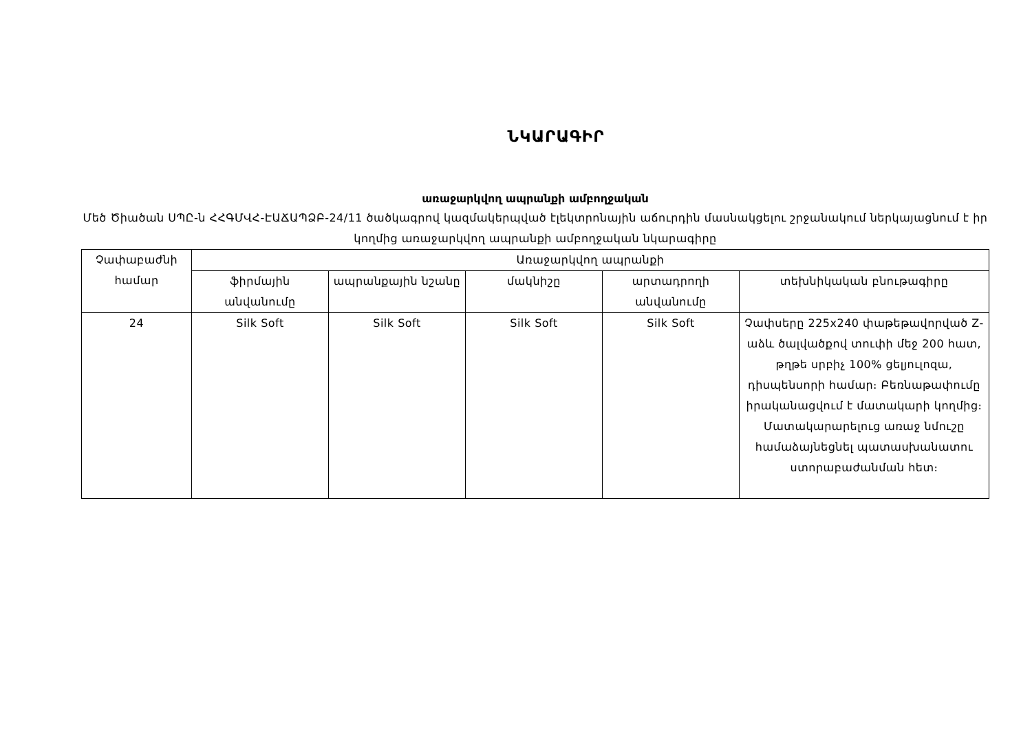ՆԿԱՐԱԳԻՐ
առաջարկվող ապրանքի ամբողջական
Մեծ Ծիածան ՍՊԸ-ն ՀՀԳՄՎՀ-ԷԱՃԱՊՁԲ-24/11 ծածկագրով կազմակերպված էլեկտրոնային աճուրդին մասնակցելու շրջանակում ներկայացնում է իր կողմից առաջարկվող ապրանքի ամբողջական նկարագիրը
| Չափաբաժնի համար | Առաջարկվող ապրանքի | | | | |
| --- | --- | --- | --- | --- | --- |
| | ֆիրմային անվանումը | ապրանքային նշանը | մակնիշը | արտադրողի անվանումը | տեխնիկական բնութագիրը |
| 24 | Silk Soft | Silk Soft | Silk Soft | Silk Soft | Չափսերը 225x240 փաթեթավորված Z-աձև ծալվածքով տուփի մեջ 200 հատ, թղթե սրբիչ 100% ցելյուլոզա, դիսպենսորի համար։ Բեռնաթափումը իրականացվում է մատակարի կողմից։ Մատակարարելուց առաջ նմուշը համաձայնեցնել պատասխանատու ստորաբաժանման հետ։ |